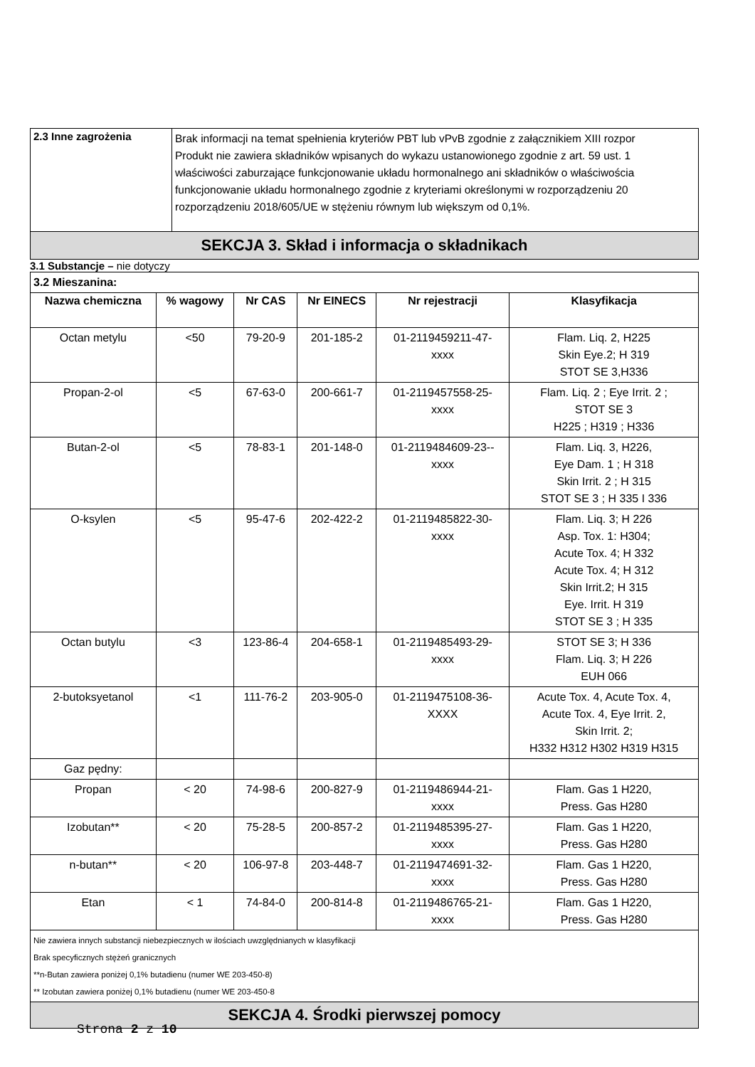| 2.3 Inne zagrożenia | Brak informacji na temat spełnienia kryteriów PBT lub vPvB zgodnie z załącznikiem XIII rozpor Produkt nie zawiera składników wpisanych do wykazu ustanowionego zgodnie z art. 59 ust. 1 właściwości zaburzające funkcjonowanie układu hormonalnego ani składników o właściwościa funkcjonowanie układu hormonalnego zgodnie z kryteriami określonymi w rozporządzeniu 20 rozporządzeniu 2018/605/UE w stężeniu równym lub większym od 0,1%. |
| SEKCJA 3. Skład i informacja o składnikach | |
3.1 Substancje – nie dotyczy
| 3.2 Mieszanina: | | | | | |
| Nazwa chemiczna | % wagowy | Nr CAS | Nr EINECS | Nr rejestracji | Klasyfikacja |
| Octan metylu | <50 | 79-20-9 | 201-185-2 | 01-2119459211-47- xxxx | Flam. Liq. 2, H225 Skin Eye.2; H 319 STOT SE 3,H336 |
| Propan-2-ol | <5 | 67-63-0 | 200-661-7 | 01-2119457558-25- xxxx | Flam. Liq. 2 ; Eye Irrit. 2 ; STOT SE 3 H225 ; H319 ; H336 |
| Butan-2-ol | <5 | 78-83-1 | 201-148-0 | 01-2119484609-23-- xxxx | Flam. Liq. 3, H226, Eye Dam. 1 ; H 318 Skin Irrit. 2 ; H 315 STOT SE 3 ; H 335 I 336 |
| O-ksylen | <5 | 95-47-6 | 202-422-2 | 01-2119485822-30- xxxx | Flam. Liq. 3; H 226 Asp. Tox. 1: H304; Acute Tox. 4; H 332 Acute Tox. 4; H 312 Skin Irrit.2; H 315 Eye. Irrit. H 319 STOT SE 3 ; H 335 |
| Octan butylu | <3 | 123-86-4 | 204-658-1 | 01-2119485493-29- xxxx | STOT SE 3; H 336 Flam. Liq. 3; H 226 EUH 066 |
| 2-butoksyetanol | <1 | 111-76-2 | 203-905-0 | 01-2119475108-36- XXXX | Acute Tox. 4, Acute Tox. 4, Acute Tox. 4, Eye Irrit. 2, Skin Irrit. 2; H332 H312 H302 H319 H315 |
| Gaz pędny: | | | | | |
| Propan | < 20 | 74-98-6 | 200-827-9 | 01-2119486944-21- xxxx | Flam. Gas 1 H220, Press. Gas H280 |
| Izobutan** | < 20 | 75-28-5 | 200-857-2 | 01-2119485395-27- xxxx | Flam. Gas 1 H220, Press. Gas H280 |
| n-butan** | < 20 | 106-97-8 | 203-448-7 | 01-2119474691-32- xxxx | Flam. Gas 1 H220, Press. Gas H280 |
| Etan | < 1 | 74-84-0 | 200-814-8 | 01-2119486765-21- xxxx | Flam. Gas 1 H220, Press. Gas H280 |
| Nie zawiera innych substancji niebezpiecznych w ilościach uwzględnianych w klasyfikacji Brak specyficznych stężeń granicznych **n-Butan zawiera poniżej 0,1% butadienu (numer WE 203-450-8) ** Izobutan zawiera poniżej 0,1% butadienu (numer WE 203-450-8 | | | | | |
| SEKCJA 4. Środki pierwszej pomocy | | | | | |
Strona 2 z 10